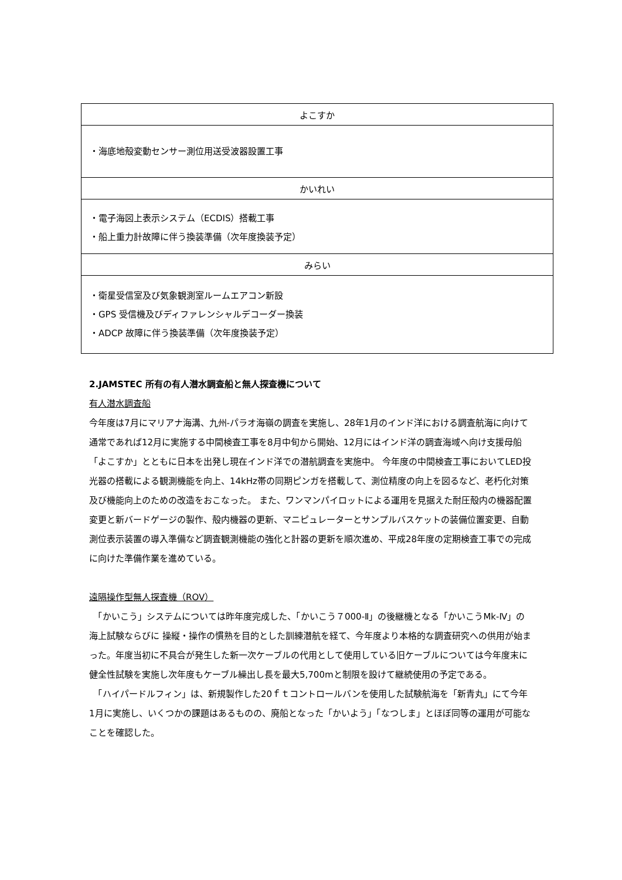| よこすか |
| --- |
| ・海底地殻変動センサー測位用送受波器設置工事 |
| かいれい |
| ・電子海図上表示システム（ECDIS）搭載工事 ・船上重力計故障に伴う換装準備（次年度換装予定） |
| みらい |
| ・衛星受信室及び気象観測室ルームエアコン新設 ・GPS 受信機及びディファレンシャルデコーダー換装 ・ADCP 故障に伴う換装準備（次年度換装予定） |
2.JAMSTEC 所有の有人潜水調査船と無人探査機について
有人潜水調査船
今年度は7月にマリアナ海溝、九州-パラオ海嶺の調査を実施し、28年1月のインド洋における調査航海に向けて通常であれば12月に実施する中間検査工事を8月中旬から開始、12月にはインド洋の調査海域へ向け支援母船「よこすか」とともに日本を出発し現在インド洋での潜航調査を実施中。 今年度の中間検査工事においてLED投光器の搭載による観測機能を向上、14kHz帯の同期ピンガを搭載して、測位精度の向上を図るなど、老朽化対策及び機能向上のための改造をおこなった。 また、ワンマンパイロットによる運用を見据えた耐圧殻内の機器配置変更と新バードゲージの製作、殻内機器の更新、マニピュレーターとサンプルバスケットの装備位置変更、自動測位表示装置の導入準備など調査観測機能の強化と計器の更新を順次進め、平成28年度の定期検査工事での完成に向けた準備作業を進めている。
遠隔操作型無人探査機（ROV）
　「かいこう」システムについては昨年度完成した、「かいこう７000-Ⅱ」の後継機となる「かいこうMk-Ⅳ」の海上試験ならびに 操縦・操作の慣熟を目的とした訓練潜航を経て、今年度より本格的な調査研究への供用が始まった。年度当初に不具合が発生した新一次ケーブルの代用として使用している旧ケーブルについては今年度末に健全性試験を実施し次年度もケーブル繰出し長を最大5,700mと制限を設けて継続使用の予定である。
　「ハイパードルフィン」は、新規製作した20ｆｔコントロールバンを使用した試験航海を「新青丸」にて今年1月に実施し、いくつかの課題はあるものの、廃船となった「かいよう」「なつしま」とほぼ同等の運用が可能なことを確認した。